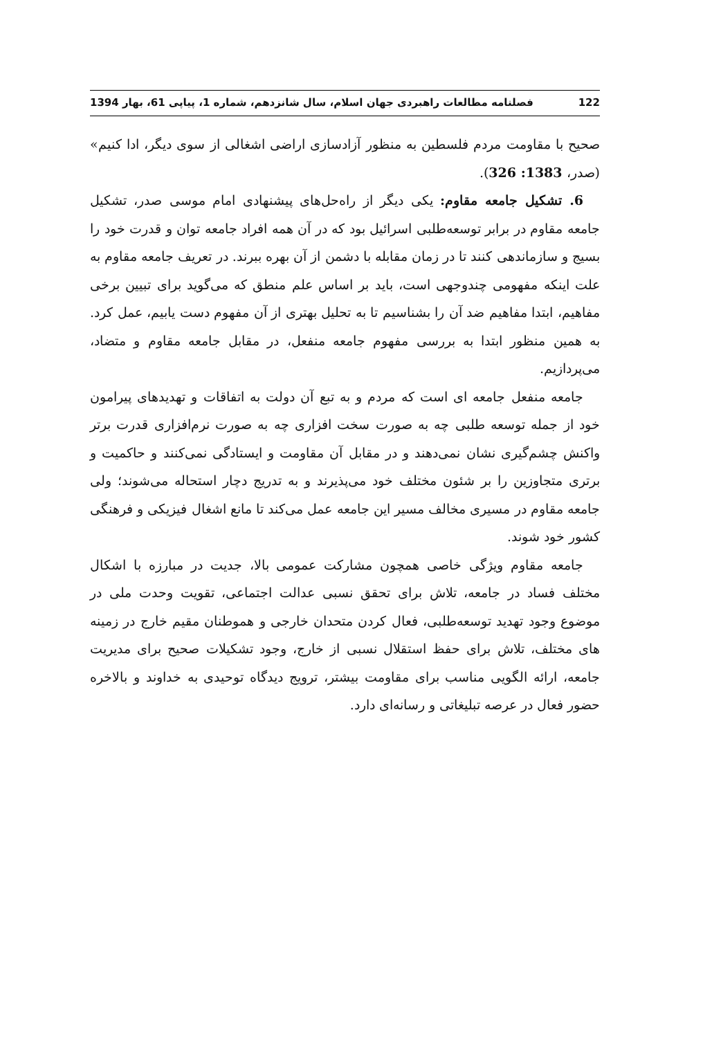122 فصلنامه مطالعات راهبردی جهان اسلام، سال شانزدهم، شماره 1، پیاپی 61، بهار 1394
صحیح با مقاومت مردم فلسطین به منظور آزادسازی اراضی اشغالی از سوی دیگر، ادا کنیم» (صدر، 1383: 326).
6. تشکیل جامعه مقاوم: یکی دیگر از راه‌حل‌های پیشنهادی امام موسی صدر، تشکیل جامعه مقاوم در برابر توسعه‌طلبی اسرائیل بود که در آن همه افراد جامعه توان و قدرت خود را بسیج و سازماندهی کنند تا در زمان مقابله با دشمن از آن بهره ببرند. در تعریف جامعه مقاوم به علت اینکه مفهومی چندوجهی است، باید بر اساس علم منطق که می‌گوید برای تبیین برخی مفاهیم، ابتدا مفاهیم ضد آن را بشناسیم تا به تحلیل بهتری از آن مفهوم دست یابیم، عمل کرد. به همین منظور ابتدا به بررسی مفهوم جامعه منفعل، در مقابل جامعه مقاوم و متضاد، می‌پردازیم.
جامعه منفعل جامعه ای است که مردم و به تبع آن دولت به اتفاقات و تهدیدهای پیرامون خود از جمله توسعه طلبی چه به صورت سخت افزاری چه به صورت نرم‌افزاری قدرت برتر واکنش چشم‌گیری نشان نمی‌دهند و در مقابل آن مقاومت و ایستادگی نمی‌کنند و حاکمیت و برتری متجاوزین را بر شئون مختلف خود می‌پذیرند و به تدریج دچار استحاله می‌شوند؛ ولی جامعه مقاوم در مسیری مخالف مسیر این جامعه عمل می‌کند تا مانع اشغال فیزیکی و فرهنگی کشور خود شوند.
جامعه مقاوم ویژگی خاصی همچون مشارکت عمومی بالا، جدیت در مبارزه با اشکال مختلف فساد در جامعه، تلاش برای تحقق نسبی عدالت اجتماعی، تقویت وحدت ملی در موضوع وجود تهدید توسعه‌طلبی، فعال کردن متحدان خارجی و هموطنان مقیم خارج در زمینه های مختلف، تلاش برای حفظ استقلال نسبی از خارج، وجود تشکیلات صحیح برای مدیریت جامعه، ارائه الگویی مناسب برای مقاومت بیشتر، ترویج دیدگاه توحیدی به خداوند و بالاخره حضور فعال در عرصه تبلیغاتی و رسانه‌ای دارد.